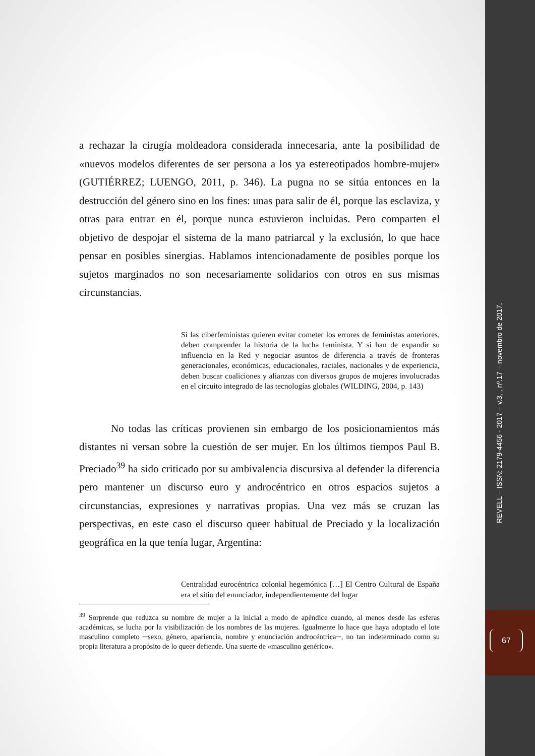a rechazar la cirugía moldeadora considerada innecesaria, ante la posibilidad de «nuevos modelos diferentes de ser persona a los ya estereotipados hombre-mujer» (GUTIÉRREZ; LUENGO, 2011, p. 346). La pugna no se sitúa entonces en la destrucción del género sino en los fines: unas para salir de él, porque las esclaviza, y otras para entrar en él, porque nunca estuvieron incluidas. Pero comparten el objetivo de despojar el sistema de la mano patriarcal y la exclusión, lo que hace pensar en posibles sinergias. Hablamos intencionadamente de posibles porque los sujetos marginados no son necesariamente solidarios con otros en sus mismas circunstancias.
Si las ciberfeministas quieren evitar cometer los errores de feministas anteriores, deben comprender la historia de la lucha feminista. Y si han de expandir su influencia en la Red y negociar asuntos de diferencia a través de fronteras generacionales, económicas, educacionales, raciales, nacionales y de experiencia, deben buscar coaliciones y alianzas con diversos grupos de mujeres involucradas en el circuito integrado de las tecnologías globales (WILDING, 2004, p. 143)
No todas las críticas provienen sin embargo de los posicionamientos más distantes ni versan sobre la cuestión de ser mujer. En los últimos tiempos Paul B. Preciado<sup>39</sup> ha sido criticado por su ambivalencia discursiva al defender la diferencia pero mantener un discurso euro y androcéntrico en otros espacios sujetos a circunstancias, expresiones y narrativas propias. Una vez más se cruzan las perspectivas, en este caso el discurso queer habitual de Preciado y la localización geográfica en la que tenía lugar, Argentina:
Centralidad eurocéntrica colonial hegemónica […] El Centro Cultural de España era el sitio del enunciador, independientemente del lugar
<sup>39</sup> Sorprende que reduzca su nombre de mujer a la inicial a modo de apéndice cuando, al menos desde las esferas académicas, se lucha por la visibilización de los nombres de las mujeres. Igualmente lo hace que haya adoptado el lote masculino completo ─sexo, género, apariencia, nombre y enunciación androcéntrica─, no tan indeterminado como su propia literatura a propósito de lo queer defiende. Una suerte de «masculino genérico».
REVELL – ISSN: 2179-4456 - 2017 – v.3, , nº.17 – novembro de 2017.
67